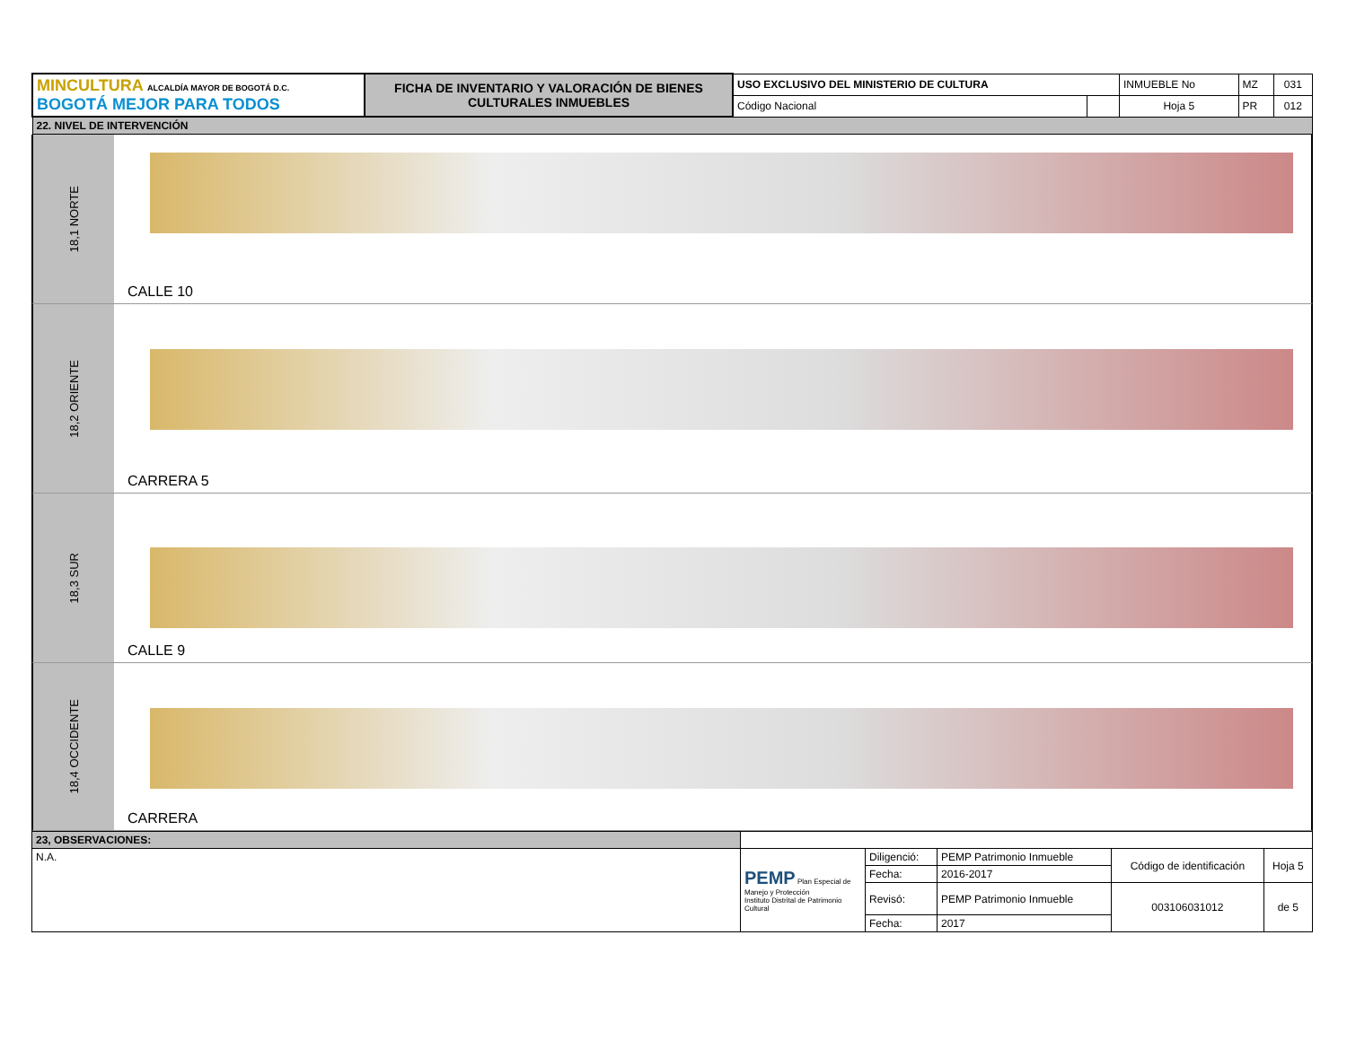| MINCULTURA ALCALDÍA MAYOR DE BOGOTÁ D.C. BOGOTÁ MEJOR PARA TODOS | FICHA DE INVENTARIO Y VALORACIÓN DE BIENES CULTURALES INMUEBLES | USO EXCLUSIVO DEL MINISTERIO DE CULTURA | | INMUEBLE No | MZ | 031 |
| | | Código Nacional | | Hoja 5 | PR | 012 |
| 22. NIVEL DE INTERVENCIÓN | | | | | | |
18,1 NORTE
CALLE 10
18,2 ORIENTE
CARRERA 5
18,3 SUR
CALLE 9
18,4 OCCIDENTE
CARRERA
| 23, OBSERVACIONES: | | | | | |
| N.A. | PEMP Plan Especial de Manejo y Protección Instituto Distrital de Patrimonio Cultural | Diligenció: | PEMP Patrimonio Inmueble | Código de identificación | Hoja 5 |
| | | Fecha: | 2016-2017 | | |
| | | Revisó: | PEMP Patrimonio Inmueble | 003106031012 | de 5 |
| | | Fecha: | 2017 | | |